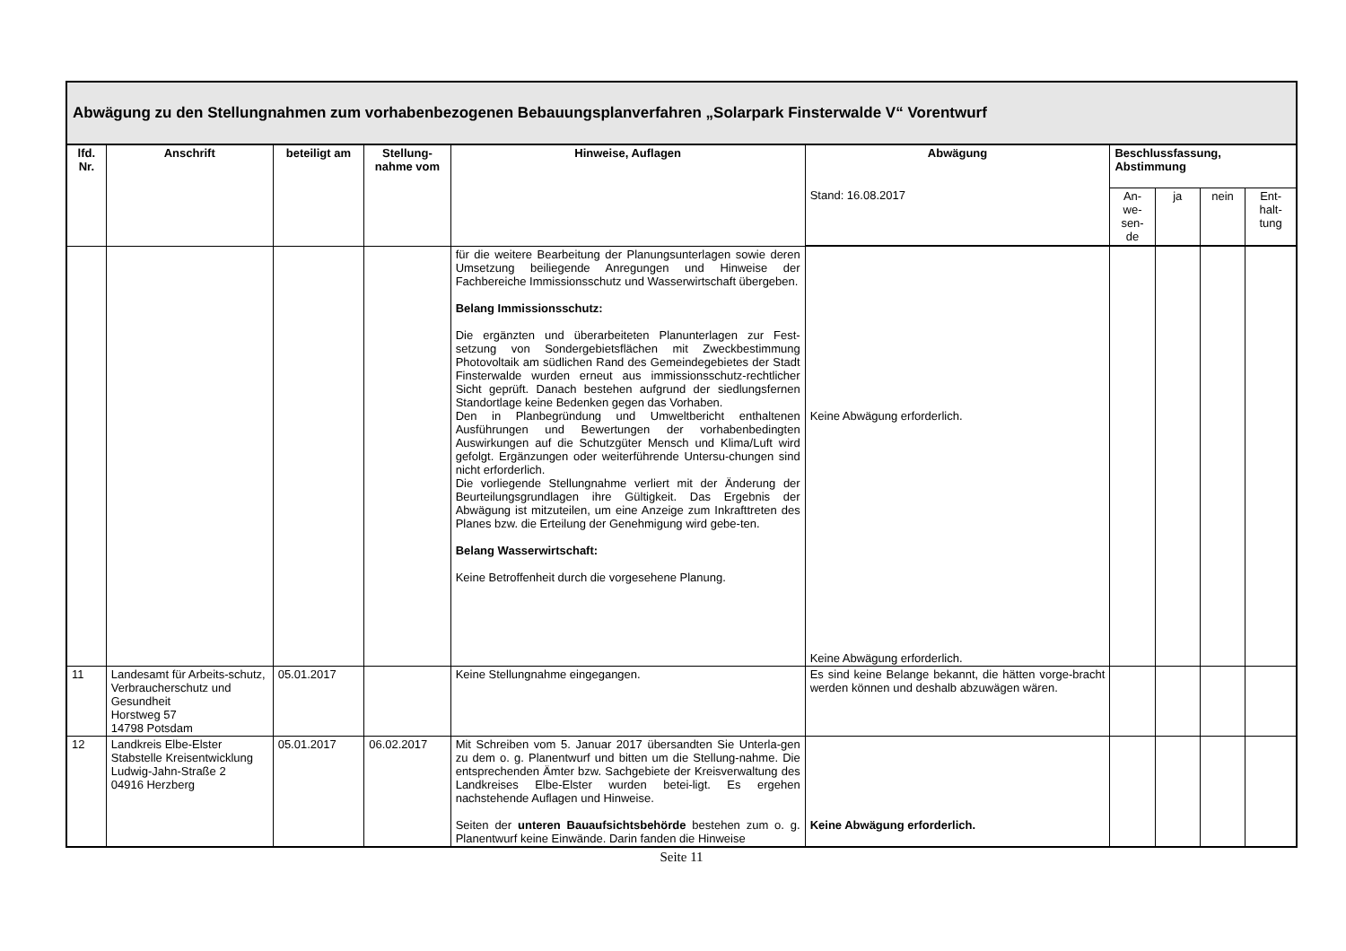Abwägung zu den Stellungnahmen zum vorhabenbezogenen Bebauungsplanverfahren „Solarpark Finsterwalde V“ Vorentwurf
| lfd. Nr. | Anschrift | beteiligt am | Stellung-nahme vom | Hinweise, Auflagen | Abwägung | Beschlussfassung, Abstimmung | | | |
| --- | --- | --- | --- | --- | --- | --- | --- | --- | --- |
| | | | | | Stand: 16.08.2017 | An-we-sen-de | ja | nein | Ent-halt-tung |
| | | | | für die weitere Bearbeitung der Planungsunterlagen sowie deren Umsetzung beiliegende Anregungen und Hinweise der Fachbereiche Immissionsschutz und Wasserwirtschaft übergeben. Belang Immissionsschutz: Die ergänzten und überarbeiteten Planunterlagen zur Fest-setzung von Sondergebietsflächen mit Zweckbestimmung Photovoltaik am südlichen Rand des Gemeindegebietes der Stadt Finsterwalde wurden erneut aus immissionsschutz-rechtlicher Sicht geprüft. Danach bestehen aufgrund der siedlungsfernen Standortlage keine Bedenken gegen das Vorhaben. Den in Planbegründung und Umweltbericht enthaltenen Ausführungen und Bewertungen der vorhabenbedingten Auswirkungen auf die Schutzgüter Mensch und Klima/Luft wird gefolgt. Ergänzungen oder weiterführende Untersu-chungen sind nicht erforderlich. Die vorliegende Stellungnahme verliert mit der Änderung der Beurteilungsgrundlagen ihre Gültigkeit. Das Ergebnis der Abwägung ist mitzuteilen, um eine Anzeige zum Inkrafttreten des Planes bzw. die Erteilung der Genehmigung wird gebe-ten. Belang Wasserwirtschaft: Keine Betroffenheit durch die vorgesehene Planung. | Keine Abwägung erforderlich. Keine Abwägung erforderlich. | | | | |
| 11 | Landesamt für Arbeits-schutz, Verbraucherschutz und Gesundheit Horstweg 57 14798 Potsdam | 05.01.2017 | | Keine Stellungnahme eingegangen. | Es sind keine Belange bekannt, die hätten vorge-bracht werden können und deshalb abzuwägen wären. | | | | |
| 12 | Landkreis Elbe-Elster Stabstelle Kreisentwicklung Ludwig-Jahn-Straße 2 04916 Herzberg | 05.01.2017 | 06.02.2017 | Mit Schreiben vom 5. Januar 2017 übersandten Sie Unterla-gen zu dem o. g. Planentwurf und bitten um die Stellung-nahme. Die entsprechenden Ämter bzw. Sachgebiete der Kreisverwaltung des Landkreises Elbe-Elster wurden betei-ligt. Es ergehen nachstehende Auflagen und Hinweise. Seiten der unteren Bauaufsichtsbehörde bestehen zum o. g. Planentwurf keine Einwände. Darin fanden die Hinweise | Keine Abwägung erforderlich. | | | | |
Seite 11